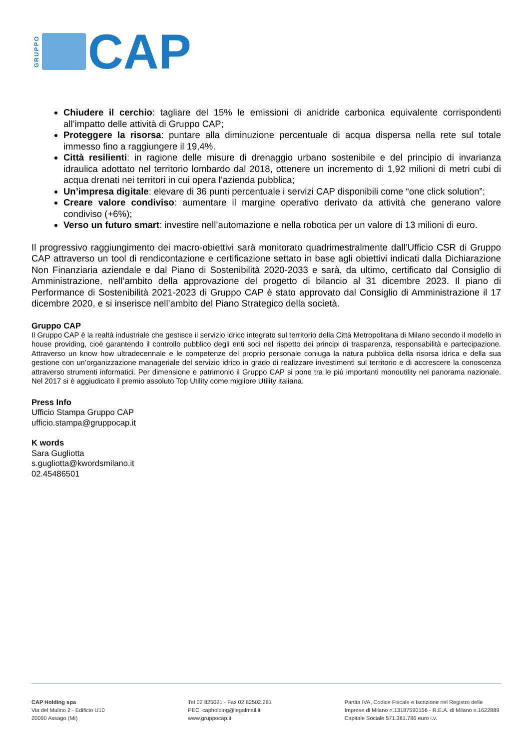GRUPPO
CAP
Chiudere il cerchio: tagliare del 15% le emissioni di anidride carbonica equivalente corrispondenti all’impatto delle attività di Gruppo CAP;
Proteggere la risorsa: puntare alla diminuzione percentuale di acqua dispersa nella rete sul totale immesso fino a raggiungere il 19,4%.
Città resilienti: in ragione delle misure di drenaggio urbano sostenibile e del principio di invarianza idraulica adottato nel territorio lombardo dal 2018, ottenere un incremento di 1,92 milioni di metri cubi di acqua drenati nei territori in cui opera l’azienda pubblica;
Un’impresa digitale: elevare di 36 punti percentuale i servizi CAP disponibili come “one click solution”;
Creare valore condiviso: aumentare il margine operativo derivato da attività che generano valore condiviso (+6%);
Verso un futuro smart: investire nell’automazione e nella robotica per un valore di 13 milioni di euro.
Il progressivo raggiungimento dei macro-obiettivi sarà monitorato quadrimestralmente dall’Ufficio CSR di Gruppo CAP attraverso un tool di rendicontazione e certificazione settato in base agli obiettivi indicati dalla Dichiarazione Non Finanziaria aziendale e dal Piano di Sostenibilità 2020-2033 e sarà, da ultimo, certificato dal Consiglio di Amministrazione, nell’ambito della approvazione del progetto di bilancio al 31 dicembre 2023. Il piano di Performance di Sostenibilità 2021-2023 di Gruppo CAP è stato approvato dal Consiglio di Amministrazione il 17 dicembre 2020, e si inserisce nell’ambito del Piano Strategico della società.
Gruppo CAP
Il Gruppo CAP è la realtà industriale che gestisce il servizio idrico integrato sul territorio della Città Metropolitana di Milano secondo il modello in house providing, cioè garantendo il controllo pubblico degli enti soci nel rispetto dei principi di trasparenza, responsabilità e partecipazione. Attraverso un know how ultradecennale e le competenze del proprio personale coniuga la natura pubblica della risorsa idrica e della sua gestione con un’organizzazione manageriale del servizio idrico in grado di realizzare investimenti sul territorio e di accrescere la conoscenza attraverso strumenti informatici. Per dimensione e patrimonio il Gruppo CAP si pone tra le più importanti monoutility nel panorama nazionale. Nel 2017 si è aggiudicato il premio assoluto Top Utility come migliore Utility italiana.
Press Info
Ufficio Stampa Gruppo CAP
ufficio.stampa@gruppocap.it
K words
Sara Gugliotta
s.gugliotta@kwordsmilano.it
02.45486501
CAP Holding spa
Via del Mulino 2 - Edificio U10
20090 Assago (MI)
Tel 02 825021 - Fax 02 82502.281
PEC: capholding@legalmail.it
www.gruppocap.it
Partita IVA, Codice Fiscale e Iscrizione nel Registro delle
Imprese di Milano n.13187590156 - R.E.A. di Milano n.1622889
Capitale Sociale 571.381.786 euro i.v.